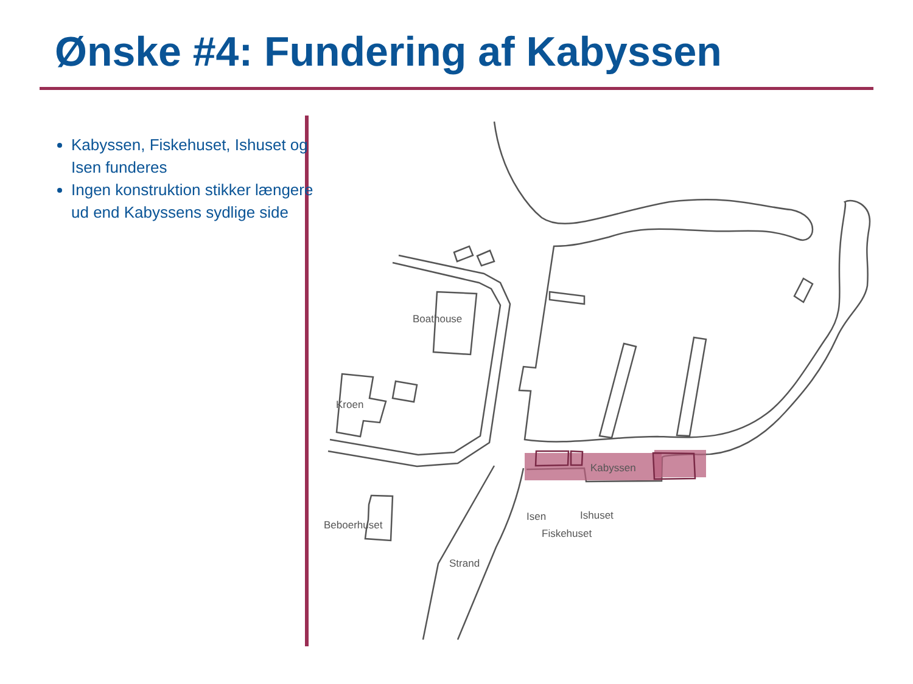Ønske #4: Fundering af Kabyssen
Kabyssen, Fiskehuset, Ishuset og Isen funderes
Ingen konstruktion stikker længere ud end Kabyssens sydlige side
Boathouse
Kroen
Beboerhuset
Strand
Kabyssen
Isen
Ishuset
Fiskehuset